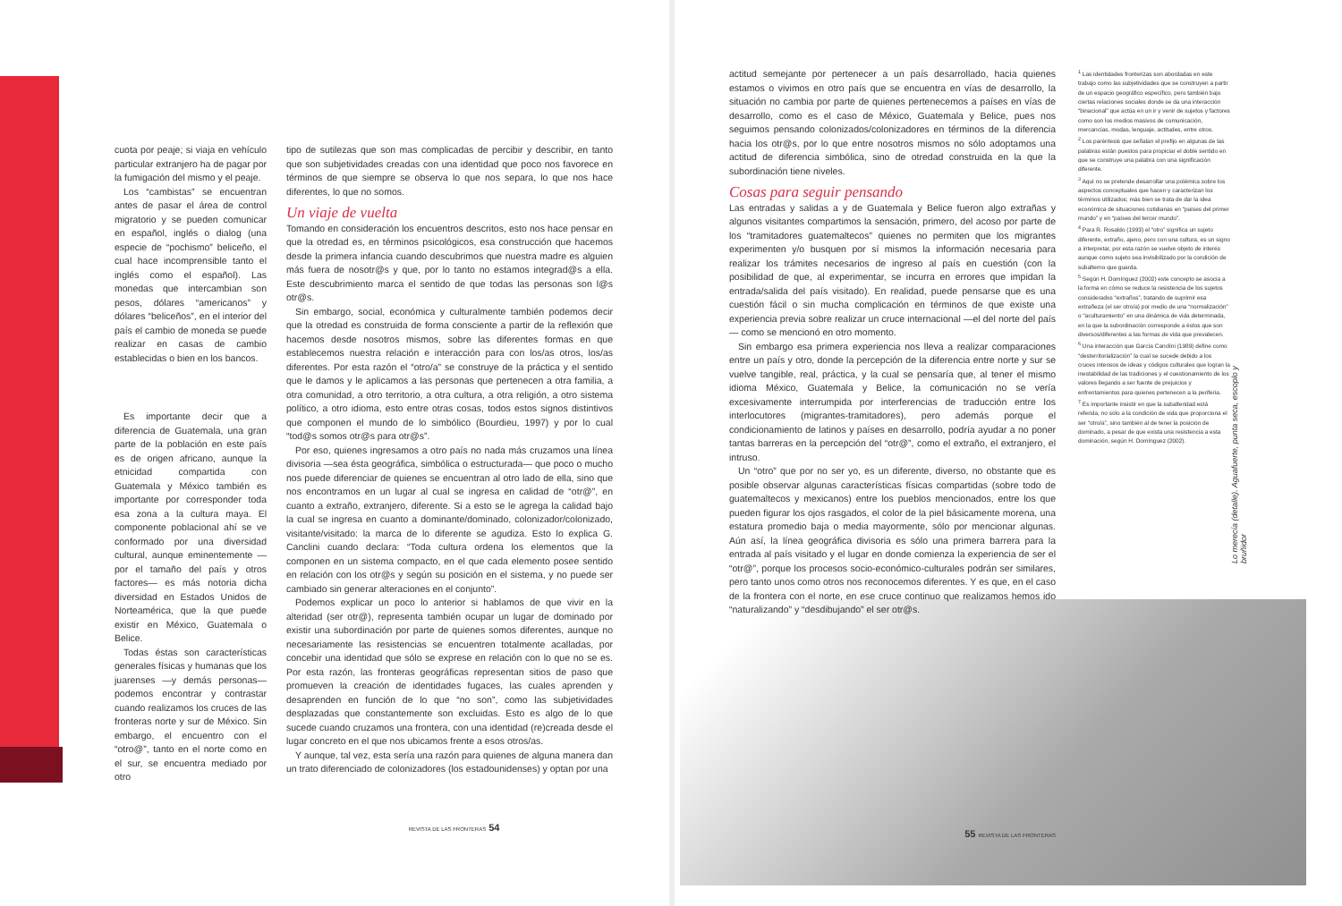cuota por peaje; si viaja en vehículo particular extranjero ha de pagar por la fumigación del mismo y el peaje.
Los “cambistas” se encuentran antes de pasar el área de control migratorio y se pueden comunicar en español, inglés o dialog (una especie de “pochismo” beliceño, el cual hace incomprensible tanto el inglés como el español). Las monedas que intercambian son pesos, dólares “americanos” y dólares “beliceños”, en el interior del país el cambio de moneda se puede realizar en casas de cambio establecidas o bien en los bancos.
Es importante decir que a diferencia de Guatemala, una gran parte de la población en este país es de origen africano, aunque la etnicidad compartida con Guatemala y México también es importante por corresponder toda esa zona a la cultura maya. El componente poblacional ahí se ve conformado por una diversidad cultural, aunque eminentemente —por el tamaño del país y otros factores— es más notoria dicha diversidad en Estados Unidos de Norteamérica, que la que puede existir en México, Guatemala o Belice.
Todas éstas son características generales físicas y humanas que los juarenses —y demás personas— podemos encontrar y contrastar cuando realizamos los cruces de las fronteras norte y sur de México. Sin embargo, el encuentro con el “otro@”, tanto en el norte como en el sur, se encuentra mediado por otro
tipo de sutilezas que son mas complicadas de percibir y describir, en tanto que son subjetividades creadas con una identidad que poco nos favorece en términos de que siempre se observa lo que nos separa, lo que nos hace diferentes, lo que no somos.
Un viaje de vuelta
Tomando en consideración los encuentros descritos, esto nos hace pensar en que la otredad es, en términos psicológicos, esa construcción que hacemos desde la primera infancia cuando descubrimos que nuestra madre es alguien más fuera de nosotr@s y que, por lo tanto no estamos integrad@s a ella. Este descubrimiento marca el sentido de que todas las personas son l@s otr@s.
Sin embargo, social, económica y culturalmente también podemos decir que la otredad es construida de forma consciente a partir de la reflexión que hacemos desde nosotros mismos, sobre las diferentes formas en que establecemos nuestra relación e interacción para con los/as otros, los/as diferentes. Por esta razón el “otro/a” se construye de la práctica y el sentido que le damos y le aplicamos a las personas que pertenecen a otra familia, a otra comunidad, a otro territorio, a otra cultura, a otra religión, a otro sistema político, a otro idioma, esto entre otras cosas, todos estos signos distintivos que componen el mundo de lo simbólico (Bourdieu, 1997) y por lo cual “tod@s somos otr@s para otr@s”.
Por eso, quienes ingresamos a otro país no nada más cruzamos una línea divisoria —sea ésta geográfica, simbólica o estructurada— que poco o mucho nos puede diferenciar de quienes se encuentran al otro lado de ella, sino que nos encontramos en un lugar al cual se ingresa en calidad de “otr@”, en cuanto a extraño, extranjero, diferente. Si a esto se le agrega la calidad bajo la cual se ingresa en cuanto a dominante/dominado, colonizador/colonizado, visitante/visitado: la marca de lo diferente se agudiza. Esto lo explica G. Canclini cuando declara: “Toda cultura ordena los elementos que la componen en un sistema compacto, en el que cada elemento posee sentido en relación con los otr@s y según su posición en el sistema, y no puede ser cambiado sin generar alteraciones en el conjunto”.
Podemos explicar un poco lo anterior si hablamos de que vivir en la alteridad (ser otr@), representa también ocupar un lugar de dominado por existir una subordinación por parte de quienes somos diferentes, aunque no necesariamente las resistencias se encuentren totalmente acalladas, por concebir una identidad que sólo se exprese en relación con lo que no se es. Por esta razón, las fronteras geográficas representan sitios de paso que promueven la creación de identidades fugaces, las cuales aprenden y desaprenden en función de lo que “no son”, como las subjetividades desplazadas que constantemente son excluidas. Esto es algo de lo que sucede cuando cruzamos una frontera, con una identidad (re)creada desde el lugar concreto en el que nos ubicamos frente a esos otros/as.
Y aunque, tal vez, esta sería una razón para quienes de alguna manera dan un trato diferenciado de colonizadores (los estadounidenses) y optan por una
REVISTA DE LAS FRONTERAS 54
actitud semejante por pertenecer a un país desarrollado, hacia quienes estamos o vivimos en otro país que se encuentra en vías de desarrollo, la situación no cambia por parte de quienes pertenecemos a países en vías de desarrollo, como es el caso de México, Guatemala y Belice, pues nos seguimos pensando colonizados/colonizadores en términos de la diferencia hacia los otr@s, por lo que entre nosotros mismos no sólo adoptamos una actitud de diferencia simbólica, sino de otredad construida en la que la subordinación tiene niveles.
Cosas para seguir pensando
Las entradas y salidas a y de Guatemala y Belice fueron algo extrañas y algunos visitantes compartimos la sensación, primero, del acoso por parte de los “tramitadores guatemaltecos” quienes no permiten que los migrantes experimenten y/o busquen por sí mismos la información necesaria para realizar los trámites necesarios de ingreso al país en cuestión (con la posibilidad de que, al experimentar, se incurra en errores que impidan la entrada/salida del país visitado). En realidad, puede pensarse que es una cuestión fácil o sin mucha complicación en términos de que existe una experiencia previa sobre realizar un cruce internacional —el del norte del país— como se mencionó en otro momento.
Sin embargo esa primera experiencia nos lleva a realizar comparaciones entre un país y otro, donde la percepción de la diferencia entre norte y sur se vuelve tangible, real, práctica, y la cual se pensaría que, al tener el mismo idioma México, Guatemala y Belice, la comunicación no se vería excesivamente interrumpida por interferencias de traducción entre los interlocutores (migrantes-tramitadores), pero además porque el condicionamiento de latinos y países en desarrollo, podría ayudar a no poner tantas barreras en la percepción del “otr@”, como el extraño, el extranjero, el intruso.
Un “otro” que por no ser yo, es un diferente, diverso, no obstante que es posible observar algunas características físicas compartidas (sobre todo de guatemaltecos y mexicanos) entre los pueblos mencionados, entre los que pueden figurar los ojos rasgados, el color de la piel básicamente morena, una estatura promedio baja o media mayormente, sólo por mencionar algunas. Aún así, la línea geográfica divisoria es sólo una primera barrera para la entrada al país visitado y el lugar en donde comienza la experiencia de ser el “otr@”, porque los procesos socio-económico-culturales podrán ser similares, pero tanto unos como otros nos reconocemos diferentes. Y es que, en el caso de la frontera con el norte, en ese cruce continuo que realizamos hemos ido “naturalizando” y “desdibujando” el ser otr@s.
55 REVISTA DE LAS FRONTERAS
<sup>1</sup> Las identidades fronterizas son abordadas en este trabajo como las subjetividades que se construyen a partir de un espacio geográfico específico, pero también bajo ciertas relaciones sociales donde se da una interacción “binacional” que actúa en un ir y venir de sujetos y factores como son los medios masivos de comunicación, mercancías, modas, lenguaje, actitudes, entre otros.
<sup>2</sup> Los paréntesis que señalan el prefijo en algunas de las palabras están puestos para propiciar el doble sentido en que se construye una palabra con una significación diferente.
<sup>3</sup> Aquí no se pretende desarrollar una polémica sobre los aspectos conceptuales que hacen y caracterizan los términos utilizados; más bien se trata de dar la idea económica de situaciones cotidianas en “países del primer mundo” y en “países del tercer mundo”.
<sup>4</sup> Para R. Rosaldo (1993) el “otro” significa un sujeto diferente, extraño, ajeno, pero con una cultura, es un signo a interpretar, por esta razón se vuelve objeto de interés aunque como sujeto sea invisibilizado por la condición de subalterno que guarda.
<sup>5</sup> Según H. Domínguez (2002) este concepto se asocia a la forma en cómo se reduce la resistencia de los sujetos considerados “extraños”, tratando de suprimir esa extrañeza (el ser otro/a) por medio de una “normalización” o “aculturamiento” en una dinámica de vida determinada, en la que la subordinación corresponde a éstos que son diversos/diferentes a las formas de vida que prevalecen.
<sup>6</sup> Una interacción que García Canclini (1989) define como “desterritorialización” la cual se sucede debido a los cruces intensos de ideas y códigos culturales que logran la inestabilidad de las tradiciones y el cuestionamiento de los valores llegando a ser fuente de prejuicios y enfrentamientos para quienes pertenecen a la periferia.
<sup>7</sup> Es importante insistir en que la subalteridad está referida, no sólo a la condición de vida que proporciona el ser “otro/a”, sino también al de tener la posición de dominado, a pesar de que exista una resistencia a esta dominación, según H. Domínguez (2002).
Lo merecía (detalle). Aguafuerte, punta seca, escoplo y bruñidor